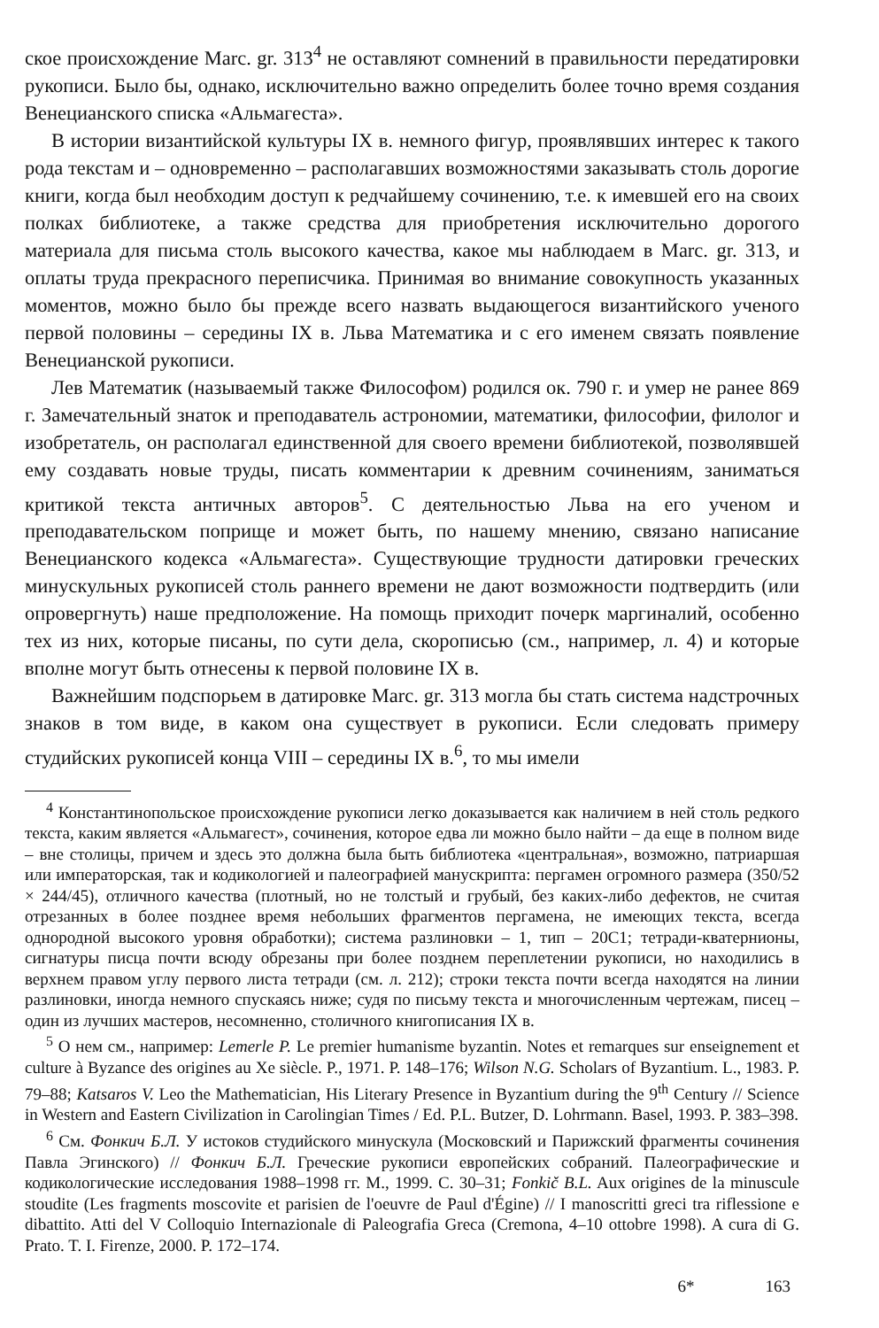ское происхождение Marc. gr. 313<sup>4</sup> не оставляют сомнений в правильности передатировки рукописи. Было бы, однако, исключительно важно определить более точно время создания Венецианского списка «Альмагеста».
В истории византийской культуры IX в. немного фигур, проявлявших интерес к такого рода текстам и – одновременно – располагавших возможностями заказывать столь дорогие книги, когда был необходим доступ к редчайшему сочинению, т.е. к имевшей его на своих полках библиотеке, а также средства для приобретения исключительно дорогого материала для письма столь высокого качества, какое мы наблюдаем в Marc. gr. 313, и оплаты труда прекрасного переписчика. Принимая во внимание совокупность указанных моментов, можно было бы прежде всего назвать выдающегося византийского ученого первой половины – середины IX в. Льва Математика и с его именем связать появление Венецианской рукописи.
Лев Математик (называемый также Философом) родился ок. 790 г. и умер не ранее 869 г. Замечательный знаток и преподаватель астрономии, математики, философии, филолог и изобретатель, он располагал единственной для своего времени библиотекой, позволявшей ему создавать новые труды, писать комментарии к древним сочинениям, заниматься критикой текста античных авторов<sup>5</sup>. С деятельностью Льва на его ученом и преподавательском поприще и может быть, по нашему мнению, связано написание Венецианского кодекса «Альмагеста». Существующие трудности датировки греческих минускульных рукописей столь раннего времени не дают возможности подтвердить (или опровергнуть) наше предположение. На помощь приходит почерк маргиналий, особенно тех из них, которые писаны, по сути дела, скорописью (см., например, л. 4) и которые вполне могут быть отнесены к первой половине IX в.
Важнейшим подспорьем в датировке Marc. gr. 313 могла бы стать система надстрочных знаков в том виде, в каком она существует в рукописи. Если следовать примеру студийских рукописей конца VIII – середины IX в.<sup>6</sup>, то мы имели
<sup>4</sup> Константинопольское происхождение рукописи легко доказывается как наличием в ней столь редкого текста, каким является «Альмагест», сочинения, которое едва ли можно было найти – да еще в полном виде – вне столицы, причем и здесь это должна была быть библиотека «центральная», возможно, патриаршая или императорская, так и кодикологией и палеографией манускрипта: пергамен огромного размера (350/52 × 244/45), отличного качества (плотный, но не толстый и грубый, без каких-либо дефектов, не считая отрезанных в более позднее время небольших фрагментов пергамена, не имеющих текста, всегда однородной высокого уровня обработки); система разлиновки – 1, тип – 20С1; тетради-кватернионы, сигнатуры писца почти всюду обрезаны при более позднем переплетении рукописи, но находились в верхнем правом углу первого листа тетради (см. л. 212); строки текста почти всегда находятся на линии разлиновки, иногда немного спускаясь ниже; судя по письму текста и многочисленным чертежам, писец – один из лучших мастеров, несомненно, столичного книгописания IX в.
<sup>5</sup> О нем см., например: Lemerle P. Le premier humanisme byzantin. Notes et remarques sur enseignement et culture à Byzance des origines au Xe siècle. P., 1971. P. 148–176; Wilson N.G. Scholars of Byzantium. L., 1983. P. 79–88; Katsaros V. Leo the Mathematician, His Literary Presence in Byzantium during the 9<sup>th</sup> Century // Science in Western and Eastern Civilization in Carolingian Times / Ed. P.L. Butzer, D. Lohrmann. Basel, 1993. P. 383–398.
<sup>6</sup> См. Фонкич Б.Л. У истоков студийского минускула (Московский и Парижский фрагменты сочинения Павла Эгинского) // Фонкич Б.Л. Греческие рукописи европейских собраний. Палеографические и кодикологические исследования 1988–1998 гг. М., 1999. С. 30–31; Fonkič B.L. Aux origines de la minuscule stoudite (Les fragments moscovite et parisien de l'oeuvre de Paul d'Égine) // I manoscritti greci tra riflessione e dibattito. Atti del V Colloquio Internazionale di Paleografia Greca (Cremona, 4–10 ottobre 1998). A cura di G. Prato. T. I. Firenze, 2000. P. 172–174.
6* 163